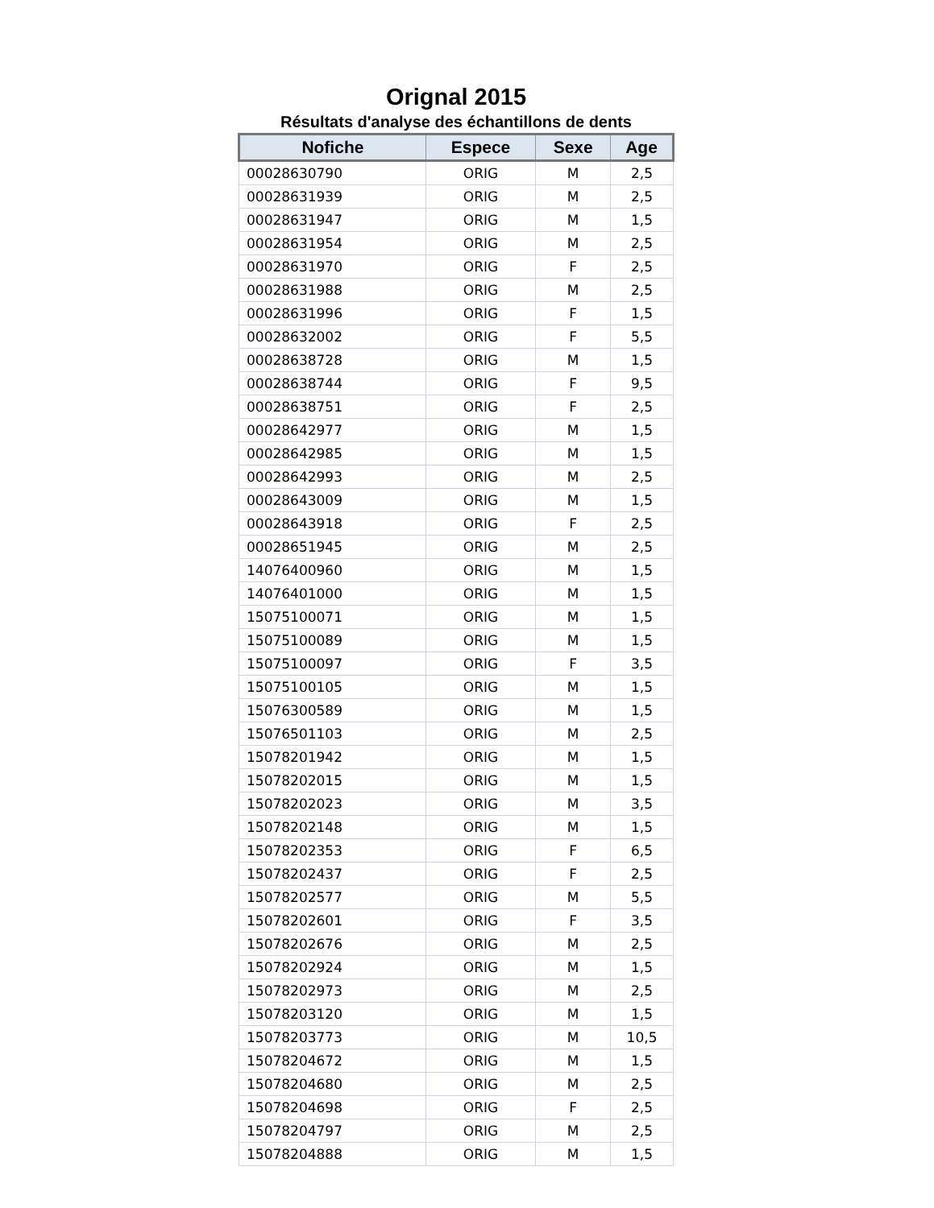Orignal 2015
Résultats d'analyse des échantillons de dents
| Nofiche | Espece | Sexe | Age |
| --- | --- | --- | --- |
| 00028630790 | ORIG | M | 2,5 |
| 00028631939 | ORIG | M | 2,5 |
| 00028631947 | ORIG | M | 1,5 |
| 00028631954 | ORIG | M | 2,5 |
| 00028631970 | ORIG | F | 2,5 |
| 00028631988 | ORIG | M | 2,5 |
| 00028631996 | ORIG | F | 1,5 |
| 00028632002 | ORIG | F | 5,5 |
| 00028638728 | ORIG | M | 1,5 |
| 00028638744 | ORIG | F | 9,5 |
| 00028638751 | ORIG | F | 2,5 |
| 00028642977 | ORIG | M | 1,5 |
| 00028642985 | ORIG | M | 1,5 |
| 00028642993 | ORIG | M | 2,5 |
| 00028643009 | ORIG | M | 1,5 |
| 00028643918 | ORIG | F | 2,5 |
| 00028651945 | ORIG | M | 2,5 |
| 14076400960 | ORIG | M | 1,5 |
| 14076401000 | ORIG | M | 1,5 |
| 15075100071 | ORIG | M | 1,5 |
| 15075100089 | ORIG | M | 1,5 |
| 15075100097 | ORIG | F | 3,5 |
| 15075100105 | ORIG | M | 1,5 |
| 15076300589 | ORIG | M | 1,5 |
| 15076501103 | ORIG | M | 2,5 |
| 15078201942 | ORIG | M | 1,5 |
| 15078202015 | ORIG | M | 1,5 |
| 15078202023 | ORIG | M | 3,5 |
| 15078202148 | ORIG | M | 1,5 |
| 15078202353 | ORIG | F | 6,5 |
| 15078202437 | ORIG | F | 2,5 |
| 15078202577 | ORIG | M | 5,5 |
| 15078202601 | ORIG | F | 3,5 |
| 15078202676 | ORIG | M | 2,5 |
| 15078202924 | ORIG | M | 1,5 |
| 15078202973 | ORIG | M | 2,5 |
| 15078203120 | ORIG | M | 1,5 |
| 15078203773 | ORIG | M | 10,5 |
| 15078204672 | ORIG | M | 1,5 |
| 15078204680 | ORIG | M | 2,5 |
| 15078204698 | ORIG | F | 2,5 |
| 15078204797 | ORIG | M | 2,5 |
| 15078204888 | ORIG | M | 1,5 |